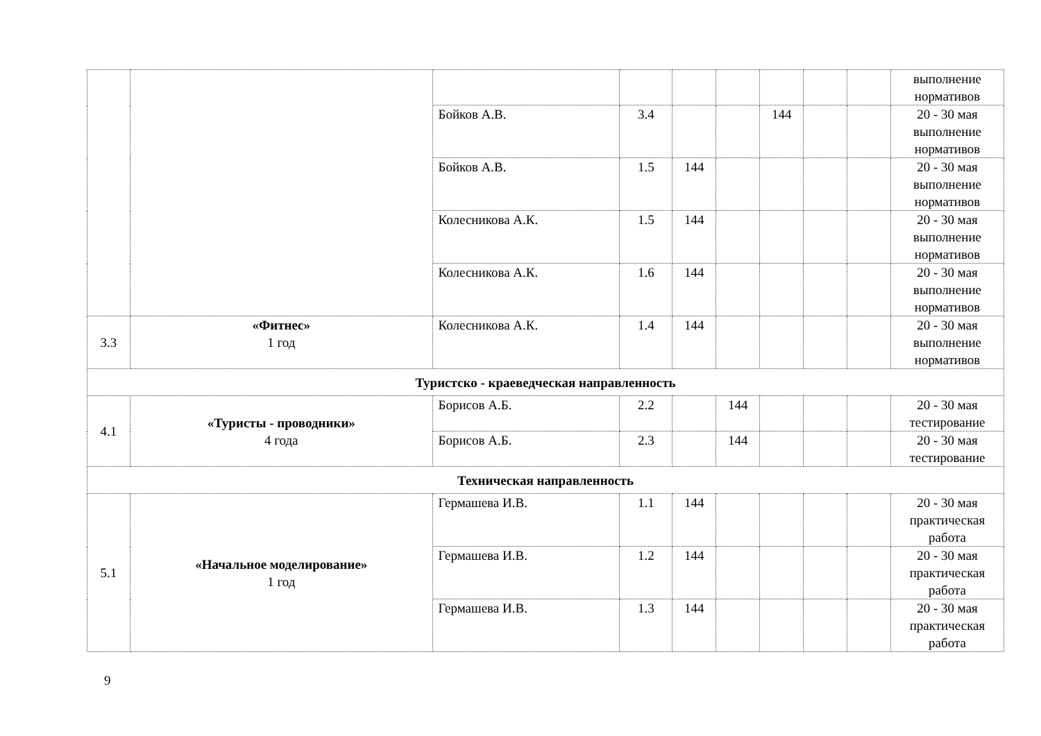| | | | | | | | | | выполнение нормативов |
| | | Бойков А.В. | 3.4 | | | 144 | | | 20 - 30 мая выполнение нормативов |
| | | Бойков А.В. | 1.5 | 144 | | | | | 20 - 30 мая выполнение нормативов |
| | | Колесникова А.К. | 1.5 | 144 | | | | | 20 - 30 мая выполнение нормативов |
| | | Колесникова А.К. | 1.6 | 144 | | | | | 20 - 30 мая выполнение нормативов |
| 3.3 | «Фитнес» 1 год | Колесникова А.К. | 1.4 | 144 | | | | | 20 - 30 мая выполнение нормативов |
| Туристско - краеведческая направленность | | | | | | | | | |
| 4.1 | «Туристы - проводники» 4 года | Борисов А.Б. | 2.2 | | 144 | | | | 20 - 30 мая тестирование |
| | | Борисов А.Б. | 2.3 | | 144 | | | | 20 - 30 мая тестирование |
| Техническая направленность | | | | | | | | | |
| 5.1 | «Начальное моделирование» 1 год | Гермашева И.В. | 1.1 | 144 | | | | | 20 - 30 мая практическая работа |
| | | Гермашева И.В. | 1.2 | 144 | | | | | 20 - 30 мая практическая работа |
| | | Гермашева И.В. | 1.3 | 144 | | | | | 20 - 30 мая практическая работа |
9